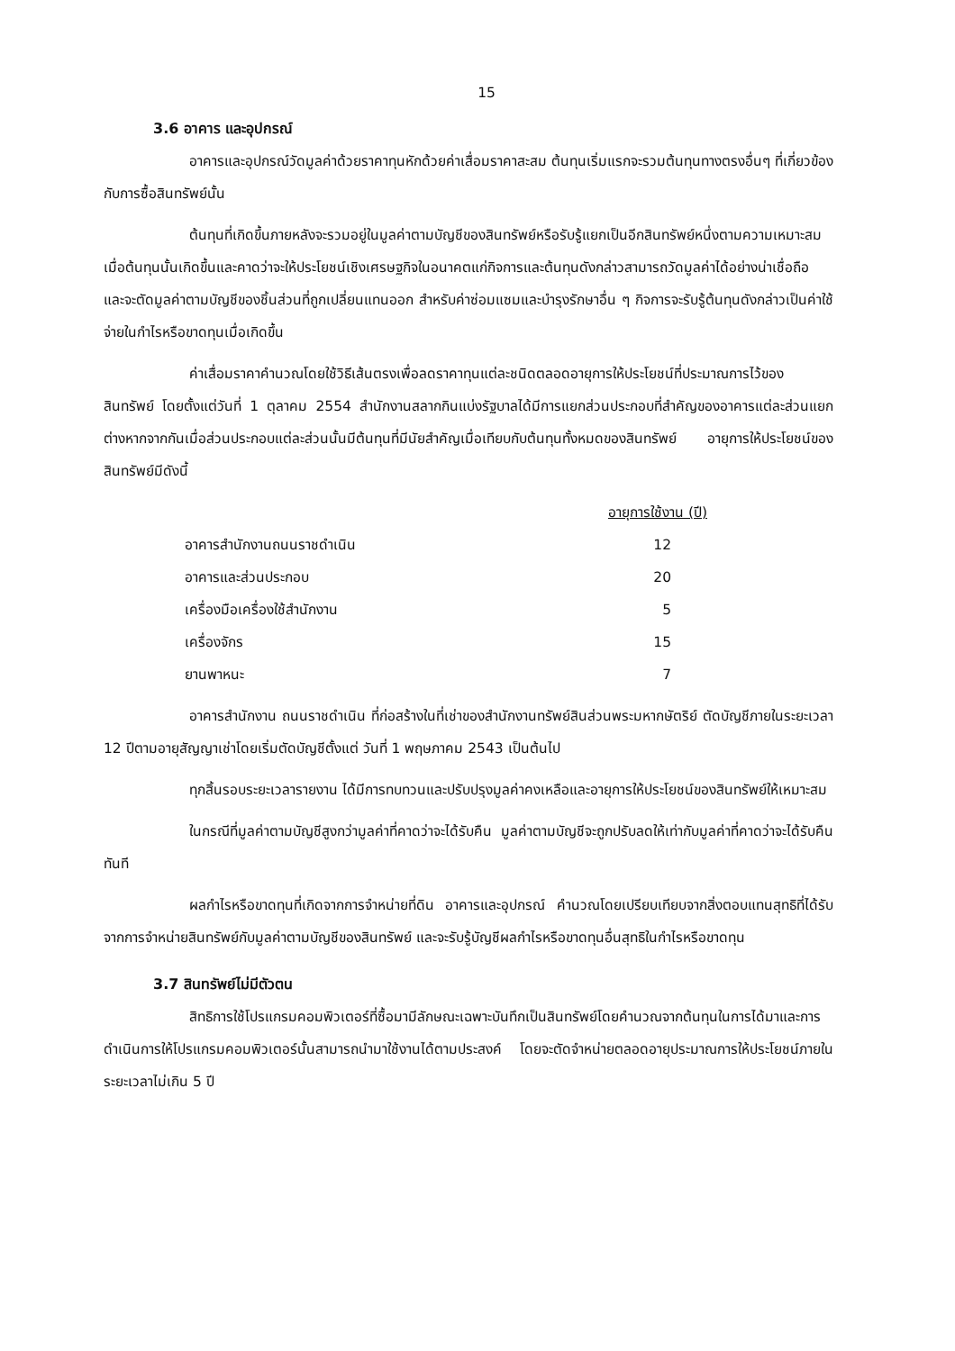15
3.6 อาคาร และอุปกรณ์
อาคารและอุปกรณ์วัดมูลค่าด้วยราคาทุนหักด้วยค่าเสื่อมราคาสะสม ต้นทุนเริ่มแรกจะรวมต้นทุนทางตรงอื่นๆ ที่เกี่ยวข้องกับการซื้อสินทรัพย์นั้น
ต้นทุนที่เกิดขึ้นภายหลังจะรวมอยู่ในมูลค่าตามบัญชีของสินทรัพย์หรือรับรู้แยกเป็นอีกสินทรัพย์หนึ่งตามความเหมาะสม เมื่อต้นทุนนั้นเกิดขึ้นและคาดว่าจะให้ประโยชน์เชิงเศรษฐกิจในอนาคตแก่กิจการและต้นทุนดังกล่าวสามารถวัดมูลค่าได้อย่างน่าเชื่อถือ และจะตัดมูลค่าตามบัญชีของชิ้นส่วนที่ถูกเปลี่ยนแทนออก สำหรับค่าซ่อมแซมและบำรุงรักษาอื่น ๆ กิจการจะรับรู้ต้นทุนดังกล่าวเป็นค่าใช้จ่ายในกำไรหรือขาดทุนเมื่อเกิดขึ้น
ค่าเสื่อมราคาคำนวณโดยใช้วิธีเส้นตรงเพื่อลดราคาทุนแต่ละชนิดตลอดอายุการให้ประโยชน์ที่ประมาณการไว้ของสินทรัพย์ โดยตั้งแต่วันที่ 1 ตุลาคม 2554 สำนักงานสลากกินแบ่งรัฐบาลได้มีการแยกส่วนประกอบที่สำคัญของอาคารแต่ละส่วนแยกต่างหากจากกันเมื่อส่วนประกอบแต่ละส่วนนั้นมีต้นทุนที่มีนัยสำคัญเมื่อเทียบกับต้นทุนทั้งหมดของสินทรัพย์ อายุการให้ประโยชน์ของสินทรัพย์มีดังนี้
| | อายุการใช้งาน (ปี) |
| อาคารสำนักงานถนนราชดำเนิน | 12 |
| อาคารและส่วนประกอบ | 20 |
| เครื่องมือเครื่องใช้สำนักงาน | 5 |
| เครื่องจักร | 15 |
| ยานพาหนะ | 7 |
อาคารสำนักงาน ถนนราชดำเนิน ที่ก่อสร้างในที่เช่าของสำนักงานทรัพย์สินส่วนพระมหากษัตริย์ ตัดบัญชีภายในระยะเวลา 12 ปีตามอายุสัญญาเช่าโดยเริ่มตัดบัญชีตั้งแต่ วันที่ 1 พฤษภาคม 2543 เป็นต้นไป
ทุกสิ้นรอบระยะเวลารายงาน ได้มีการทบทวนและปรับปรุงมูลค่าคงเหลือและอายุการให้ประโยชน์ของสินทรัพย์ให้เหมาะสม
ในกรณีที่มูลค่าตามบัญชีสูงกว่ามูลค่าที่คาดว่าจะได้รับคืน มูลค่าตามบัญชีจะถูกปรับลดให้เท่ากับมูลค่าที่คาดว่าจะได้รับคืนทันที
ผลกำไรหรือขาดทุนที่เกิดจากการจำหน่ายที่ดิน อาคารและอุปกรณ์ คำนวณโดยเปรียบเทียบจากสิ่งตอบแทนสุทธิที่ได้รับจากการจำหน่ายสินทรัพย์กับมูลค่าตามบัญชีของสินทรัพย์ และจะรับรู้บัญชีผลกำไรหรือขาดทุนอื่นสุทธิในกำไรหรือขาดทุน
3.7 สินทรัพย์ไม่มีตัวตน
สิทธิการใช้โปรแกรมคอมพิวเตอร์ที่ซื้อมามีลักษณะเฉพาะบันทึกเป็นสินทรัพย์โดยคำนวณจากต้นทุนในการได้มาและการดำเนินการให้โปรแกรมคอมพิวเตอร์นั้นสามารถนำมาใช้งานได้ตามประสงค์ โดยจะตัดจำหน่ายตลอดอายุประมาณการให้ประโยชน์ภายในระยะเวลาไม่เกิน 5 ปี